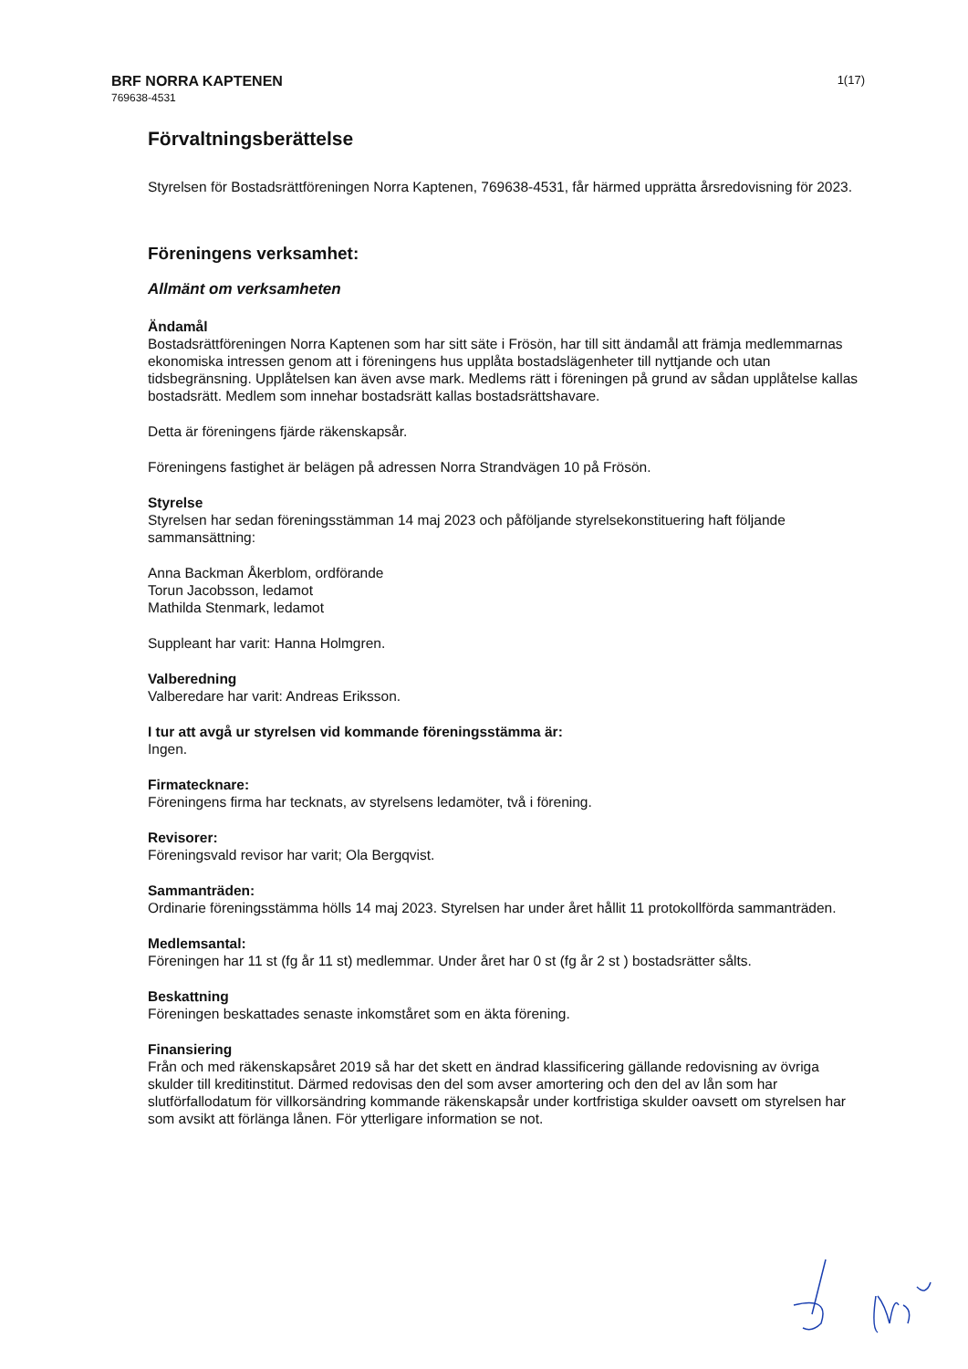BRF NORRA KAPTENEN
769638-4531
1(17)
Förvaltningsberättelse
Styrelsen för Bostadsrättföreningen Norra Kaptenen, 769638-4531, får härmed upprätta årsredovisning för 2023.
Föreningens verksamhet:
Allmänt om verksamheten
Ändamål
Bostadsrättföreningen Norra Kaptenen som har sitt säte i Frösön, har till sitt ändamål att främja medlemmarnas ekonomiska intressen genom att i föreningens hus upplåta bostadslägenheter till nyttjande och utan tidsbegränsning. Upplåtelsen kan även avse mark. Medlems rätt i föreningen på grund av sådan upplåtelse kallas bostadsrätt. Medlem som innehar bostadsrätt kallas bostadsrättshavare.
Detta är föreningens fjärde räkenskapsår.
Föreningens fastighet är belägen på adressen Norra Strandvägen 10 på Frösön.
Styrelse
Styrelsen har sedan föreningsstämman 14 maj 2023 och påföljande styrelsekonstituering haft följande sammansättning:
Anna Backman Åkerblom, ordförande
Torun Jacobsson, ledamot
Mathilda Stenmark, ledamot
Suppleant har varit: Hanna Holmgren.
Valberedning
Valberedare har varit: Andreas Eriksson.
I tur att avgå ur styrelsen vid kommande föreningsstämma är:
Ingen.
Firmatecknare:
Föreningens firma har tecknats, av styrelsens ledamöter, två i förening.
Revisorer:
Föreningsvald revisor har varit; Ola Bergqvist.
Sammanträden:
Ordinarie föreningsstämma hölls 14 maj 2023. Styrelsen har under året hållit 11 protokollförda sammanträden.
Medlemsantal:
Föreningen har 11 st (fg år 11 st) medlemmar. Under året har 0 st (fg år 2 st ) bostadsrätter sålts.
Beskattning
Föreningen beskattades senaste inkomståret som en äkta förening.
Finansiering
Från och med räkenskapsåret 2019 så har det skett en ändrad klassificering gällande redovisning av övriga skulder till kreditinstitut. Därmed redovisas den del som avser amortering och den del av lån som har slutförfallodatum för villkorsändring kommande räkenskapsår under kortfristiga skulder oavsett om styrelsen har som avsikt att förlänga lånen. För ytterligare information se not.